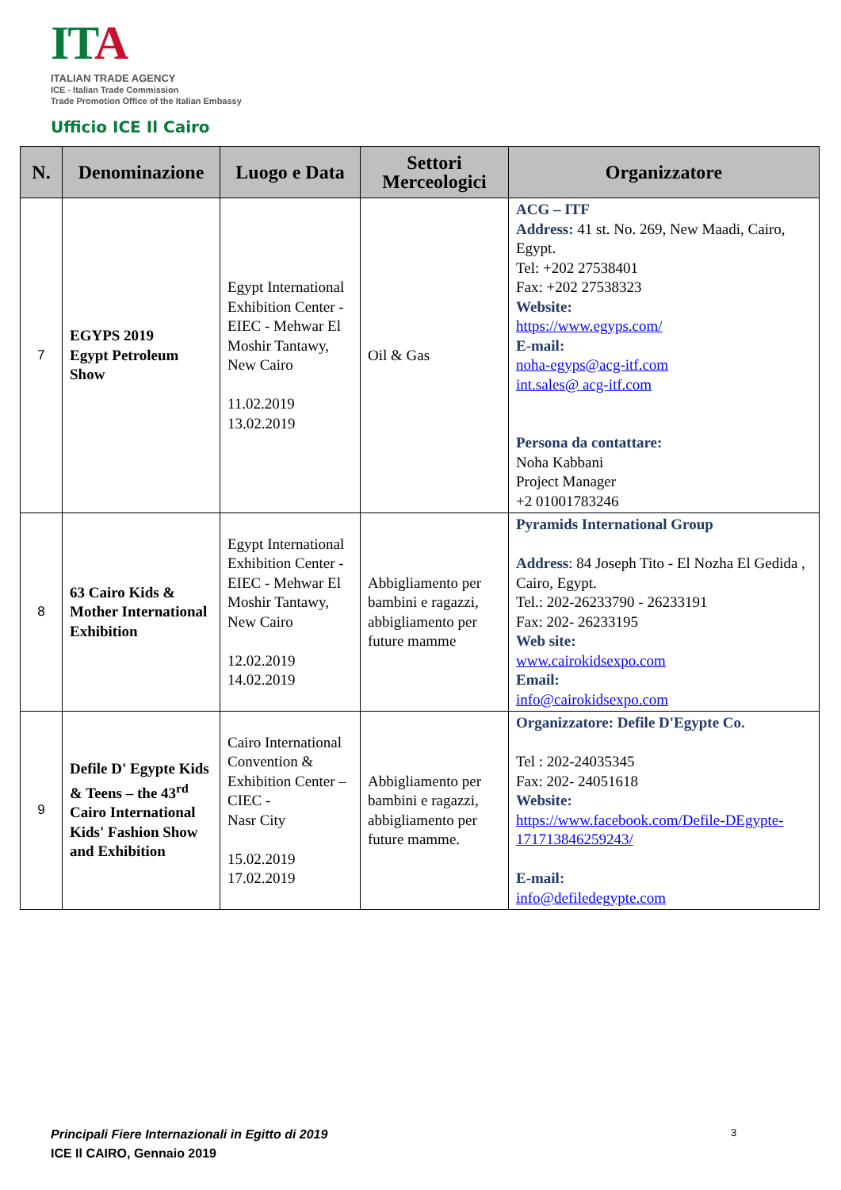IT A
ITALIAN TRADE AGENCY
ICE - Italian Trade Commission
Trade Promotion Office of the Italian Embassy
Ufficio ICE Il Cairo
| N. | Denominazione | Luogo e Data | Settori Merceologici | Organizzatore |
| --- | --- | --- | --- | --- |
| 7 | EGYPS 2019 Egypt Petroleum Show | Egypt International Exhibition Center - EIEC - Mehwar El Moshir Tantawy, New Cairo 11.02.2019 13.02.2019 | Oil & Gas | ACG – ITF Address: 41 st. No. 269, New Maadi, Cairo, Egypt. Tel: +202 27538401 Fax: +202 27538323 Website: https://www.egyps.com/ E-mail: noha-egyps@acg-itf.com int.sales@ acg-itf.com Persona da contattare: Noha Kabbani Project Manager +2 01001783246 |
| 8 | 63 Cairo Kids & Mother International Exhibition | Egypt International Exhibition Center - EIEC - Mehwar El Moshir Tantawy, New Cairo 12.02.2019 14.02.2019 | Abbigliamento per bambini e ragazzi, abbigliamento per future mamme | Pyramids International Group Address : 84 Joseph Tito - El Nozha El Gedida , Cairo, Egypt. Tel.: 202-26233790 - 26233191 Fax: 202- 26233195 Web site: www.cairokidsexpo.com Email: info@cairokidsexpo.com |
| 9 | Defile D' Egypte Kids & Teens – the 43<sup>rd</sup> Cairo International Kids' Fashion Show and Exhibition | Cairo International Convention & Exhibition Center –CIEC - Nasr City 15.02.2019 17.02.2019 | Abbigliamento per bambini e ragazzi, abbigliamento per future mamme. | Organizzatore: Defile D'Egypte Co. Tel : 202-24035345 Fax: 202- 24051618 Website: https://www.facebook.com/Defile-DEgypte-171713846259243/ E-mail: info@defiledegypte.com |
Principali Fiere Internazionali in Egitto di 2019
ICE Il CAIRO, Gennaio 2019
3